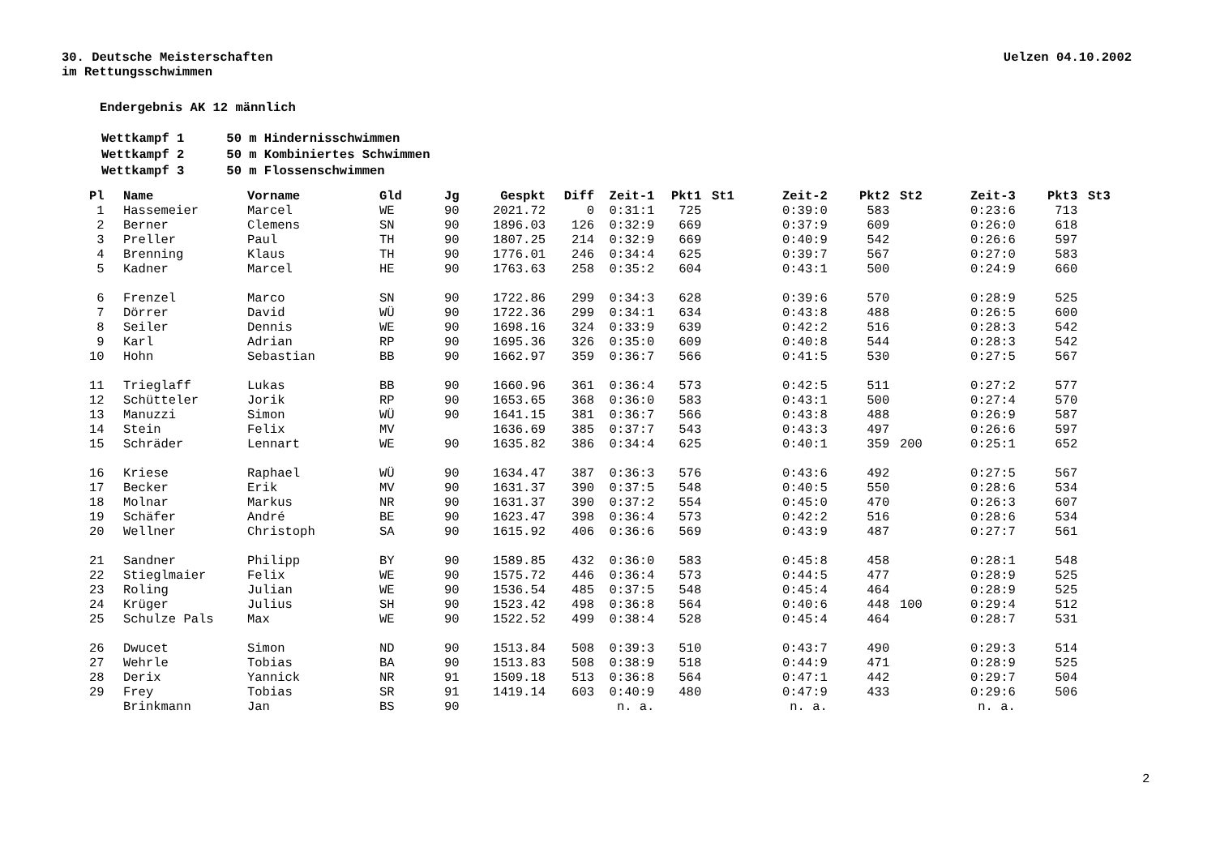30. Deutsche Meisterschaften
im Rettungsschwimmen
Uelzen 04.10.2002
Endergebnis AK 12 männlich
| Wettkampf 1 | 50 m Hindernisschwimmen |
| Wettkampf 2 | 50 m Kombiniertes Schwimmen |
| Wettkampf 3 | 50 m Flossenschwimmen |
| Pl | Name | Vorname | Gld | Jg | Gespkt | Diff | Zeit-1 | Pkt1 | St1 | Zeit-2 | Pkt2 | St2 | Zeit-3 | Pkt3 | St3 |
| --- | --- | --- | --- | --- | --- | --- | --- | --- | --- | --- | --- | --- | --- | --- | --- |
| 1 | Hassemeier | Marcel | WE | 90 | 2021.72 | 0 | 0:31:1 | 725 | | 0:39:0 | 583 | | 0:23:6 | 713 | |
| 2 | Berner | Clemens | SN | 90 | 1896.03 | 126 | 0:32:9 | 669 | | 0:37:9 | 609 | | 0:26:0 | 618 | |
| 3 | Preller | Paul | TH | 90 | 1807.25 | 214 | 0:32:9 | 669 | | 0:40:9 | 542 | | 0:26:6 | 597 | |
| 4 | Brenning | Klaus | TH | 90 | 1776.01 | 246 | 0:34:4 | 625 | | 0:39:7 | 567 | | 0:27:0 | 583 | |
| 5 | Kadner | Marcel | HE | 90 | 1763.63 | 258 | 0:35:2 | 604 | | 0:43:1 | 500 | | 0:24:9 | 660 | |
| 6 | Frenzel | Marco | SN | 90 | 1722.86 | 299 | 0:34:3 | 628 | | 0:39:6 | 570 | | 0:28:9 | 525 | |
| 7 | Dörrer | David | WÜ | 90 | 1722.36 | 299 | 0:34:1 | 634 | | 0:43:8 | 488 | | 0:26:5 | 600 | |
| 8 | Seiler | Dennis | WE | 90 | 1698.16 | 324 | 0:33:9 | 639 | | 0:42:2 | 516 | | 0:28:3 | 542 | |
| 9 | Karl | Adrian | RP | 90 | 1695.36 | 326 | 0:35:0 | 609 | | 0:40:8 | 544 | | 0:28:3 | 542 | |
| 10 | Hohn | Sebastian | BB | 90 | 1662.97 | 359 | 0:36:7 | 566 | | 0:41:5 | 530 | | 0:27:5 | 567 | |
| 11 | Trieglaff | Lukas | BB | 90 | 1660.96 | 361 | 0:36:4 | 573 | | 0:42:5 | 511 | | 0:27:2 | 577 | |
| 12 | Schütteler | Jorik | RP | 90 | 1653.65 | 368 | 0:36:0 | 583 | | 0:43:1 | 500 | | 0:27:4 | 570 | |
| 13 | Manuzzi | Simon | WÜ | 90 | 1641.15 | 381 | 0:36:7 | 566 | | 0:43:8 | 488 | | 0:26:9 | 587 | |
| 14 | Stein | Felix | MV | | 1636.69 | 385 | 0:37:7 | 543 | | 0:43:3 | 497 | | 0:26:6 | 597 | |
| 15 | Schräder | Lennart | WE | 90 | 1635.82 | 386 | 0:34:4 | 625 | | 0:40:1 | 359 | 200 | 0:25:1 | 652 | |
| 16 | Kriese | Raphael | WÜ | 90 | 1634.47 | 387 | 0:36:3 | 576 | | 0:43:6 | 492 | | 0:27:5 | 567 | |
| 17 | Becker | Erik | MV | 90 | 1631.37 | 390 | 0:37:5 | 548 | | 0:40:5 | 550 | | 0:28:6 | 534 | |
| 18 | Molnar | Markus | NR | 90 | 1631.37 | 390 | 0:37:2 | 554 | | 0:45:0 | 470 | | 0:26:3 | 607 | |
| 19 | Schäfer | André | BE | 90 | 1623.47 | 398 | 0:36:4 | 573 | | 0:42:2 | 516 | | 0:28:6 | 534 | |
| 20 | Wellner | Christoph | SA | 90 | 1615.92 | 406 | 0:36:6 | 569 | | 0:43:9 | 487 | | 0:27:7 | 561 | |
| 21 | Sandner | Philipp | BY | 90 | 1589.85 | 432 | 0:36:0 | 583 | | 0:45:8 | 458 | | 0:28:1 | 548 | |
| 22 | Stieglmaier | Felix | WE | 90 | 1575.72 | 446 | 0:36:4 | 573 | | 0:44:5 | 477 | | 0:28:9 | 525 | |
| 23 | Roling | Julian | WE | 90 | 1536.54 | 485 | 0:37:5 | 548 | | 0:45:4 | 464 | | 0:28:9 | 525 | |
| 24 | Krüger | Julius | SH | 90 | 1523.42 | 498 | 0:36:8 | 564 | | 0:40:6 | 448 | 100 | 0:29:4 | 512 | |
| 25 | Schulze Pals | Max | WE | 90 | 1522.52 | 499 | 0:38:4 | 528 | | 0:45:4 | 464 | | 0:28:7 | 531 | |
| 26 | Dwucet | Simon | ND | 90 | 1513.84 | 508 | 0:39:3 | 510 | | 0:43:7 | 490 | | 0:29:3 | 514 | |
| 27 | Wehrle | Tobias | BA | 90 | 1513.83 | 508 | 0:38:9 | 518 | | 0:44:9 | 471 | | 0:28:9 | 525 | |
| 28 | Derix | Yannick | NR | 91 | 1509.18 | 513 | 0:36:8 | 564 | | 0:47:1 | 442 | | 0:29:7 | 504 | |
| 29 | Frey | Tobias | SR | 91 | 1419.14 | 603 | 0:40:9 | 480 | | 0:47:9 | 433 | | 0:29:6 | 506 | |
| | Brinkmann | Jan | BS | 90 | | | n. a. | | | n. a. | | | n. a. | | |
2